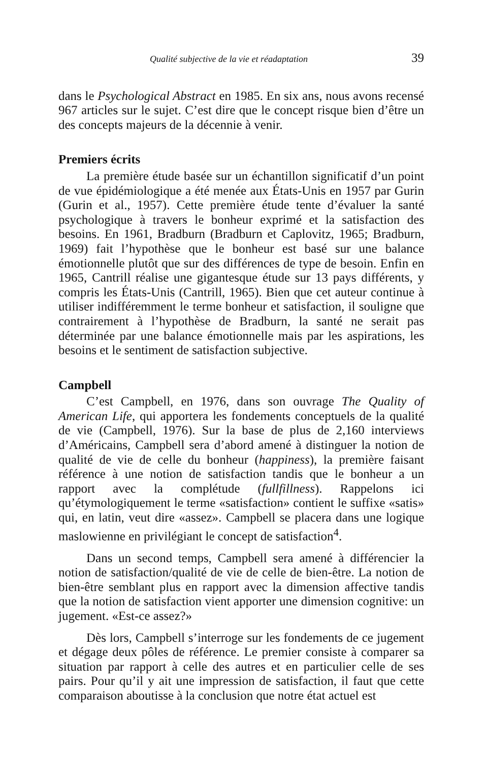Qualité subjective de la vie et réadaptation 39
dans le Psychological Abstract en 1985. En six ans, nous avons recensé 967 articles sur le sujet. C’est dire que le concept risque bien d’être un des concepts majeurs de la décennie à venir.
Premiers écrits
La première étude basée sur un échantillon significatif d’un point de vue épidémiologique a été menée aux États-Unis en 1957 par Gurin (Gurin et al., 1957). Cette première étude tente d’évaluer la santé psychologique à travers le bonheur exprimé et la satisfaction des besoins. En 1961, Bradburn (Bradburn et Caplovitz, 1965; Bradburn, 1969) fait l’hypothèse que le bonheur est basé sur une balance émotionnelle plutôt que sur des différences de type de besoin. Enfin en 1965, Cantrill réalise une gigantesque étude sur 13 pays différents, y compris les États-Unis (Cantrill, 1965). Bien que cet auteur continue à utiliser indifféremment le terme bonheur et satisfaction, il souligne que contrairement à l’hypothèse de Bradburn, la santé ne serait pas déterminée par une balance émotionnelle mais par les aspirations, les besoins et le sentiment de satisfaction subjective.
Campbell
C’est Campbell, en 1976, dans son ouvrage The Quality of American Life, qui apportera les fondements conceptuels de la qualité de vie (Campbell, 1976). Sur la base de plus de 2,160 interviews d’Américains, Campbell sera d’abord amené à distinguer la notion de qualité de vie de celle du bonheur (happiness), la première faisant référence à une notion de satisfaction tandis que le bonheur a un rapport avec la complétude (fullfillness). Rappelons ici qu’étymologiquement le terme «satisfaction» contient le suffixe «satis» qui, en latin, veut dire «assez». Campbell se placera dans une logique maslowienne en privilégiant le concept de satisfaction<sup>4</sup>.
Dans un second temps, Campbell sera amené à différencier la notion de satisfaction/qualité de vie de celle de bien-être. La notion de bien-être semblant plus en rapport avec la dimension affective tandis que la notion de satisfaction vient apporter une dimension cognitive: un jugement. «Est-ce assez?»
Dès lors, Campbell s’interroge sur les fondements de ce jugement et dégage deux pôles de référence. Le premier consiste à comparer sa situation par rapport à celle des autres et en particulier celle de ses pairs. Pour qu’il y ait une impression de satisfaction, il faut que cette comparaison aboutisse à la conclusion que notre état actuel est